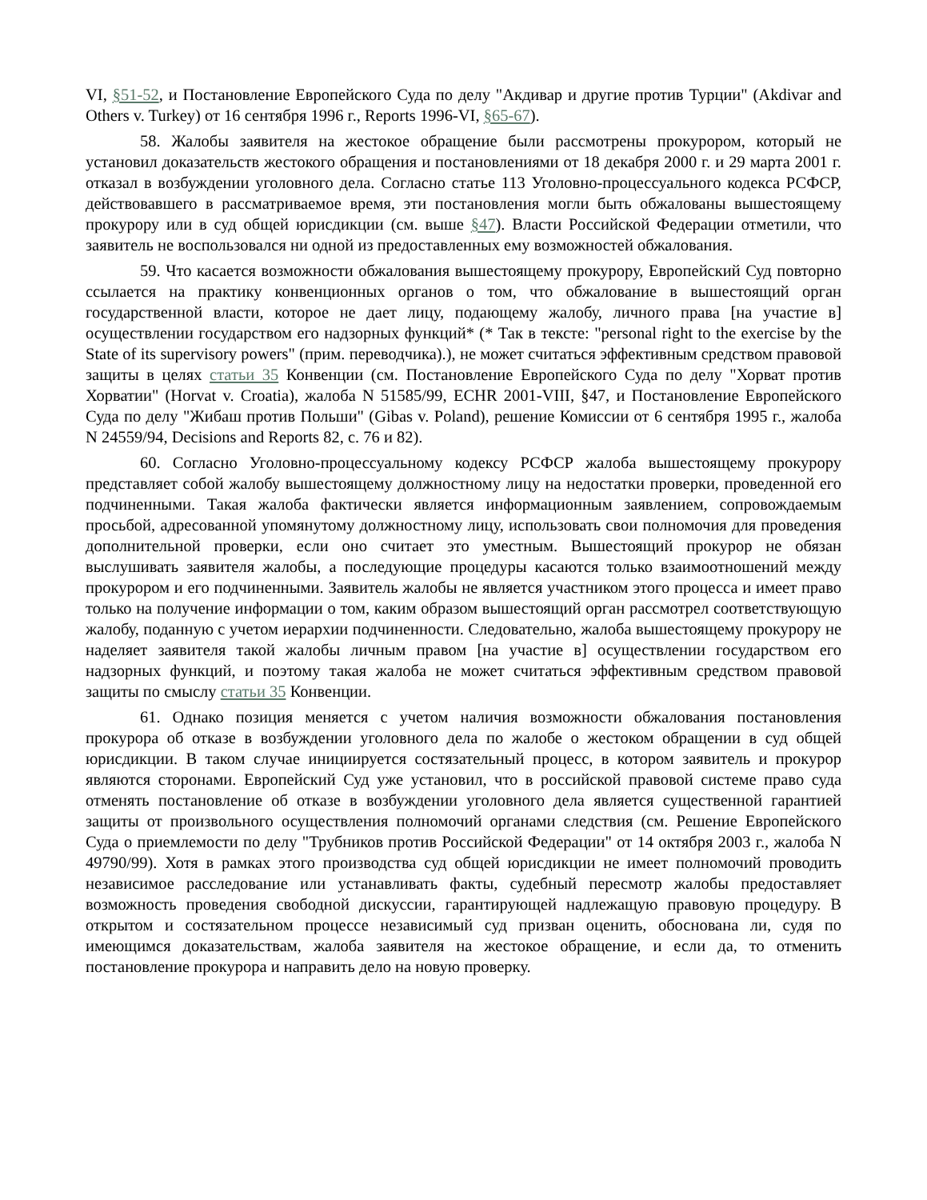VI, §51-52, и Постановление Европейского Суда по делу "Акдивар и другие против Турции" (Akdivar and Others v. Turkey) от 16 сентября 1996 г., Reports 1996-VI, §65-67).
58. Жалобы заявителя на жестокое обращение были рассмотрены прокурором, который не установил доказательств жестокого обращения и постановлениями от 18 декабря 2000 г. и 29 марта 2001 г. отказал в возбуждении уголовного дела. Согласно статье 113 Уголовно-процессуального кодекса РСФСР, действовавшего в рассматриваемое время, эти постановления могли быть обжалованы вышестоящему прокурору или в суд общей юрисдикции (см. выше §47). Власти Российской Федерации отметили, что заявитель не воспользовался ни одной из предоставленных ему возможностей обжалования.
59. Что касается возможности обжалования вышестоящему прокурору, Европейский Суд повторно ссылается на практику конвенционных органов о том, что обжалование в вышестоящий орган государственной власти, которое не дает лицу, подающему жалобу, личного права [на участие в] осуществлении государством его надзорных функций* (* Так в тексте: "personal right to the exercise by the State of its supervisory powers" (прим. переводчика).), не может считаться эффективным средством правовой защиты в целях статьи 35 Конвенции (см. Постановление Европейского Суда по делу "Хорват против Хорватии" (Horvat v. Croatia), жалоба N 51585/99, ECHR 2001-VIII, §47, и Постановление Европейского Суда по делу "Жибаш против Польши" (Gibas v. Poland), решение Комиссии от 6 сентября 1995 г., жалоба N 24559/94, Decisions and Reports 82, с. 76 и 82).
60. Согласно Уголовно-процессуальному кодексу РСФСР жалоба вышестоящему прокурору представляет собой жалобу вышестоящему должностному лицу на недостатки проверки, проведенной его подчиненными. Такая жалоба фактически является информационным заявлением, сопровождаемым просьбой, адресованной упомянутому должностному лицу, использовать свои полномочия для проведения дополнительной проверки, если оно считает это уместным. Вышестоящий прокурор не обязан выслушивать заявителя жалобы, а последующие процедуры касаются только взаимоотношений между прокурором и его подчиненными. Заявитель жалобы не является участником этого процесса и имеет право только на получение информации о том, каким образом вышестоящий орган рассмотрел соответствующую жалобу, поданную с учетом иерархии подчиненности. Следовательно, жалоба вышестоящему прокурору не наделяет заявителя такой жалобы личным правом [на участие в] осуществлении государством его надзорных функций, и поэтому такая жалоба не может считаться эффективным средством правовой защиты по смыслу статьи 35 Конвенции.
61. Однако позиция меняется с учетом наличия возможности обжалования постановления прокурора об отказе в возбуждении уголовного дела по жалобе о жестоком обращении в суд общей юрисдикции. В таком случае инициируется состязательный процесс, в котором заявитель и прокурор являются сторонами. Европейский Суд уже установил, что в российской правовой системе право суда отменять постановление об отказе в возбуждении уголовного дела является существенной гарантией защиты от произвольного осуществления полномочий органами следствия (см. Решение Европейского Суда о приемлемости по делу "Трубников против Российской Федерации" от 14 октября 2003 г., жалоба N 49790/99). Хотя в рамках этого производства суд общей юрисдикции не имеет полномочий проводить независимое расследование или устанавливать факты, судебный пересмотр жалобы предоставляет возможность проведения свободной дискуссии, гарантирующей надлежащую правовую процедуру. В открытом и состязательном процессе независимый суд призван оценить, обоснована ли, судя по имеющимся доказательствам, жалоба заявителя на жестокое обращение, и если да, то отменить постановление прокурора и направить дело на новую проверку.